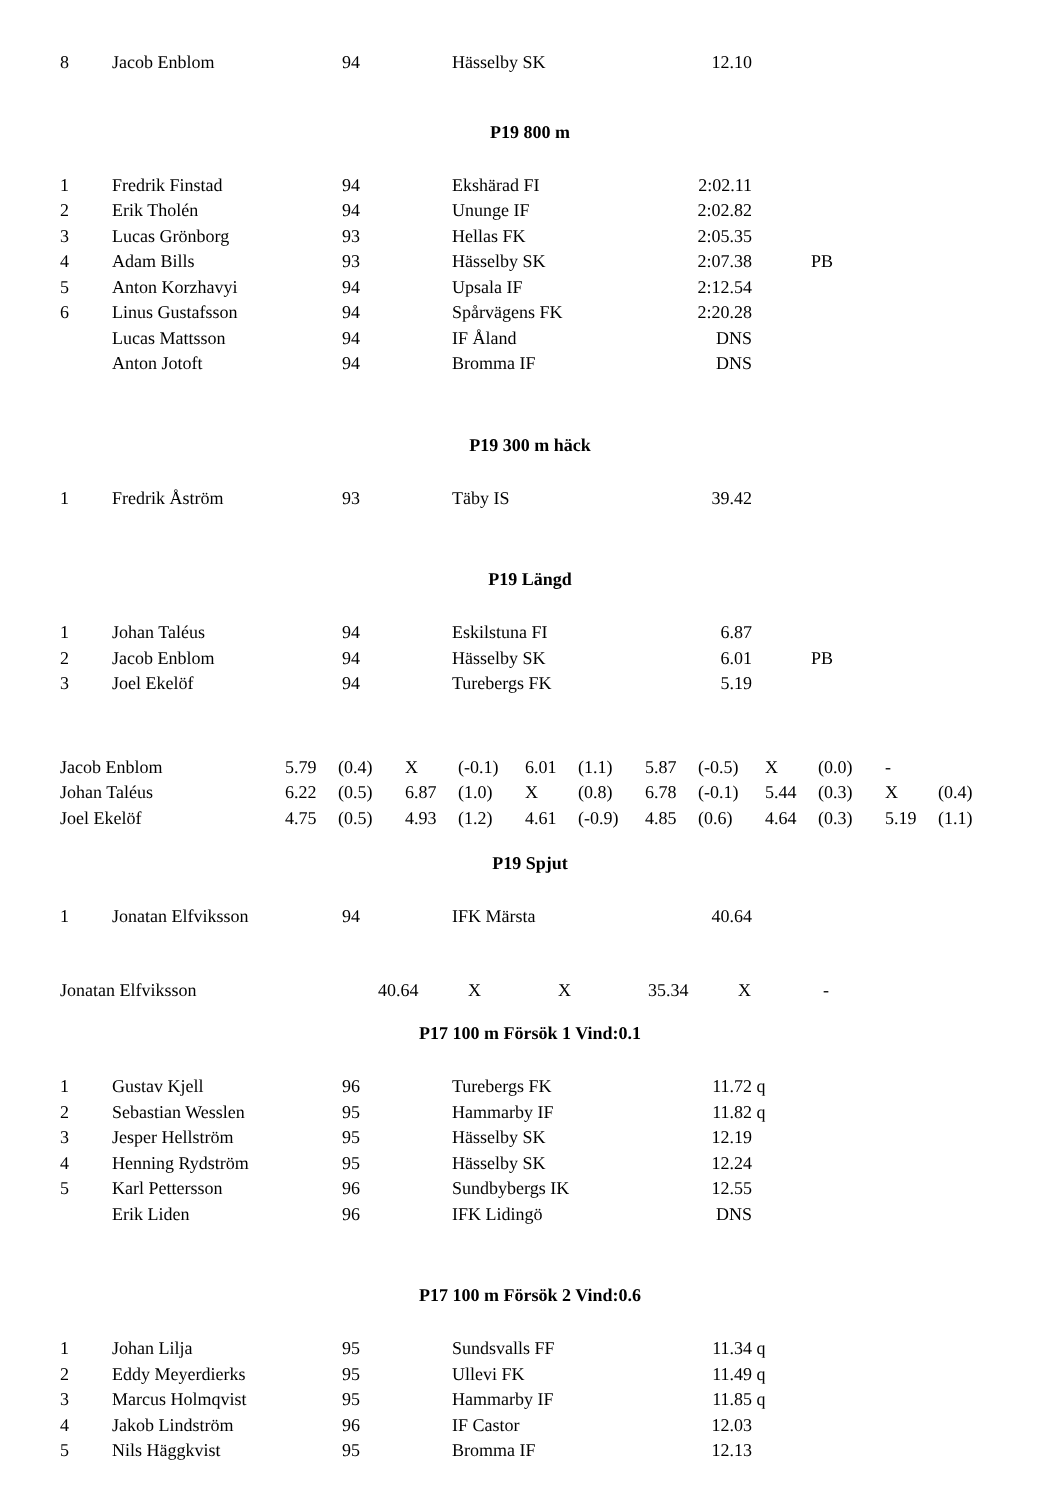| 8 | Jacob Enblom | 94 | Hässelby SK | 12.10 | | |
P19 800 m
| 1 | Fredrik Finstad | 94 | Ekshärad FI | 2:02.11 | | |
| 2 | Erik Tholén | 94 | Ununge IF | 2:02.82 | | |
| 3 | Lucas Grönborg | 93 | Hellas FK | 2:05.35 | | |
| 4 | Adam Bills | 93 | Hässelby SK | 2:07.38 | | PB |
| 5 | Anton Korzhavyi | 94 | Upsala IF | 2:12.54 | | |
| 6 | Linus Gustafsson | 94 | Spårvägens FK | 2:20.28 | | |
| | Lucas Mattsson | 94 | IF Åland | DNS | | |
| | Anton Jotoft | 94 | Bromma IF | DNS | | |
P19 300 m häck
| 1 | Fredrik Åström | 93 | Täby IS | 39.42 | | |
P19 Längd
| 1 | Johan Taléus | 94 | Eskilstuna FI | 6.87 | | |
| 2 | Jacob Enblom | 94 | Hässelby SK | 6.01 | | PB |
| 3 | Joel Ekelöf | 94 | Turebergs FK | 5.19 | | |
| Jacob Enblom | 5.79 | (0.4) | X | (-0.1) | 6.01 | (1.1) | 5.87 | (-0.5) | X | (0.0) | - | |
| Johan Taléus | 6.22 | (0.5) | 6.87 | (1.0) | X | (0.8) | 6.78 | (-0.1) | 5.44 | (0.3) | X | (0.4) |
| Joel Ekelöf | 4.75 | (0.5) | 4.93 | (1.2) | 4.61 | (-0.9) | 4.85 | (0.6) | 4.64 | (0.3) | 5.19 | (1.1) |
P19 Spjut
| 1 | Jonatan Elfviksson | 94 | IFK Märsta | 40.64 | | |
| Jonatan Elfviksson | 40.64 | X | X | 35.34 | X | - |
P17 100 m Försök 1 Vind:0.1
| 1 | Gustav Kjell | 96 | Turebergs FK | 11.72 | q | |
| 2 | Sebastian Wesslen | 95 | Hammarby IF | 11.82 | q | |
| 3 | Jesper Hellström | 95 | Hässelby SK | 12.19 | | |
| 4 | Henning Rydström | 95 | Hässelby SK | 12.24 | | |
| 5 | Karl Pettersson | 96 | Sundbybergs IK | 12.55 | | |
| | Erik Liden | 96 | IFK Lidingö | DNS | | |
P17 100 m Försök 2 Vind:0.6
| 1 | Johan Lilja | 95 | Sundsvalls FF | 11.34 | q | |
| 2 | Eddy Meyerdierks | 95 | Ullevi FK | 11.49 | q | |
| 3 | Marcus Holmqvist | 95 | Hammarby IF | 11.85 | q | |
| 4 | Jakob Lindström | 96 | IF Castor | 12.03 | | |
| 5 | Nils Häggkvist | 95 | Bromma IF | 12.13 | | |